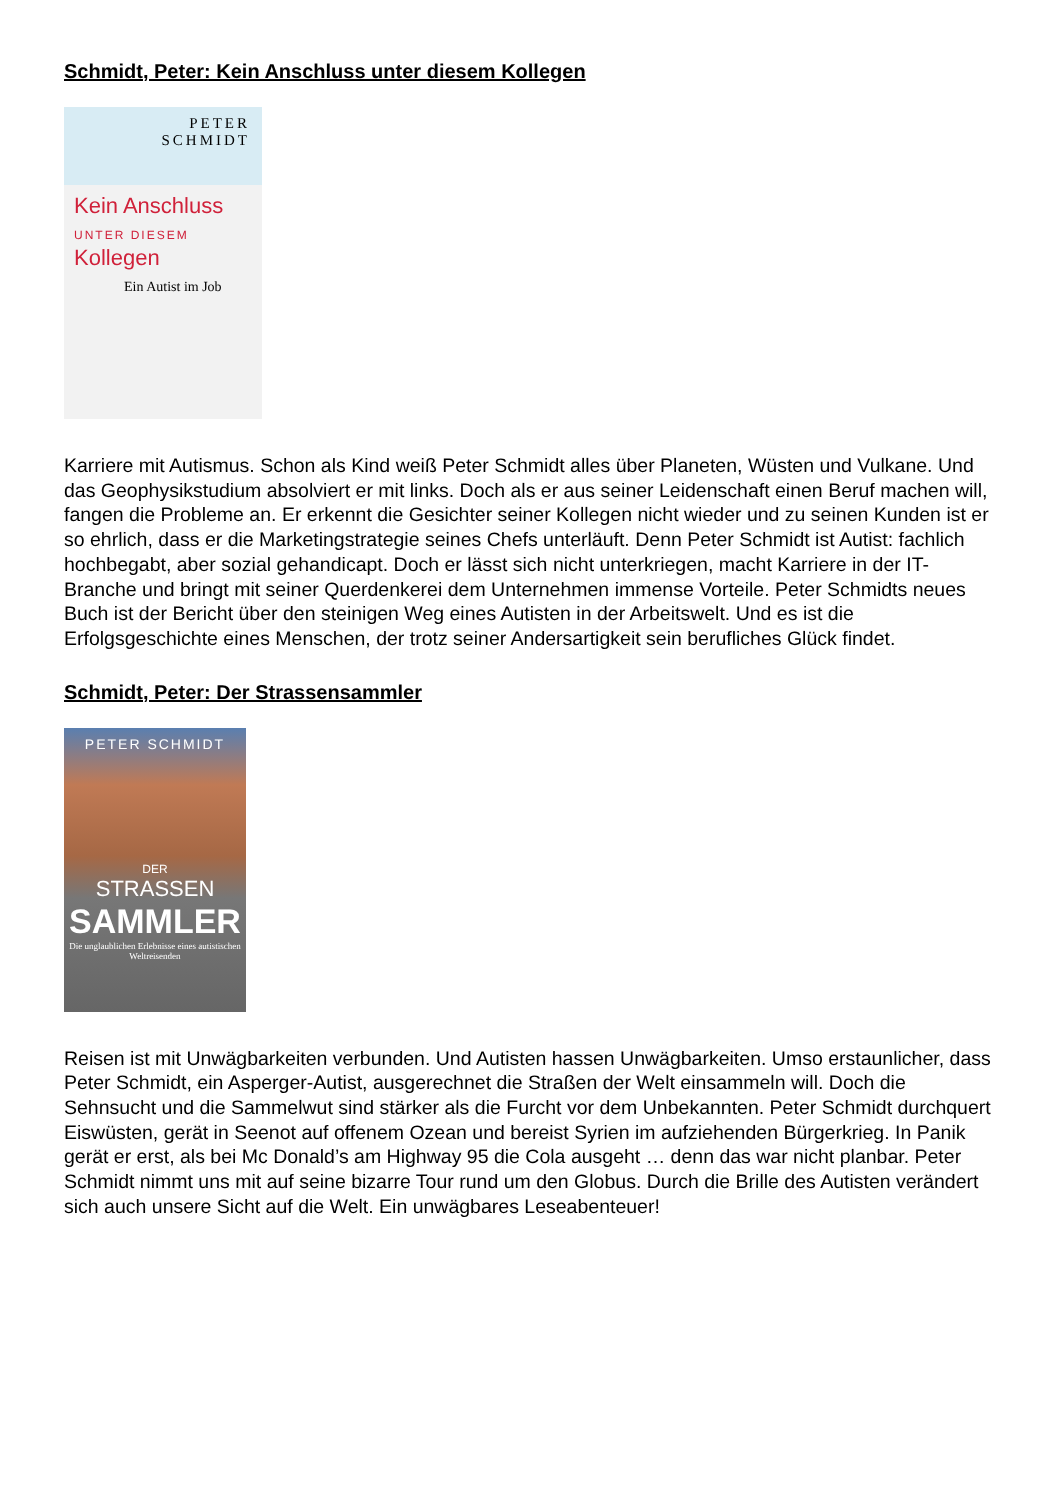Schmidt, Peter: Kein Anschluss unter diesem Kollegen
PETER
SCHMIDT
Kein Anschluss
UNTER DIESEM
Kollegen
Ein Autist im Job
Karriere mit Autismus. Schon als Kind weiß Peter Schmidt alles über Planeten, Wüsten und Vulkane. Und das Geophysikstudium absolviert er mit links. Doch als er aus seiner Leidenschaft einen Beruf machen will, fangen die Probleme an. Er erkennt die Gesichter seiner Kollegen nicht wieder und zu seinen Kunden ist er so ehrlich, dass er die Marketingstrategie seines Chefs unterläuft. Denn Peter Schmidt ist Autist: fachlich hochbegabt, aber sozial gehandicapt. Doch er lässt sich nicht unterkriegen, macht Karriere in der IT-Branche und bringt mit seiner Querdenkerei dem Unternehmen immense Vorteile. Peter Schmidts neues Buch ist der Bericht über den steinigen Weg eines Autisten in der Arbeitswelt. Und es ist die Erfolgsgeschichte eines Menschen, der trotz seiner Andersartigkeit sein berufliches Glück findet.
Schmidt, Peter: Der Strassensammler
PETER SCHMIDT
DER
STRASSEN
SAMMLER
Die unglaublichen Erlebnisse eines autistischen Weltreisenden
Reisen ist mit Unwägbarkeiten verbunden. Und Autisten hassen Unwägbarkeiten. Umso erstaunlicher, dass Peter Schmidt, ein Asperger-Autist, ausgerechnet die Straßen der Welt einsammeln will. Doch die Sehnsucht und die Sammelwut sind stärker als die Furcht vor dem Unbekannten. Peter Schmidt durchquert Eiswüsten, gerät in Seenot auf offenem Ozean und bereist Syrien im aufziehenden Bürgerkrieg. In Panik gerät er erst, als bei Mc Donald’s am Highway 95 die Cola ausgeht … denn das war nicht planbar. Peter Schmidt nimmt uns mit auf seine bizarre Tour rund um den Globus. Durch die Brille des Autisten verändert sich auch unsere Sicht auf die Welt. Ein unwägbares Leseabenteuer!